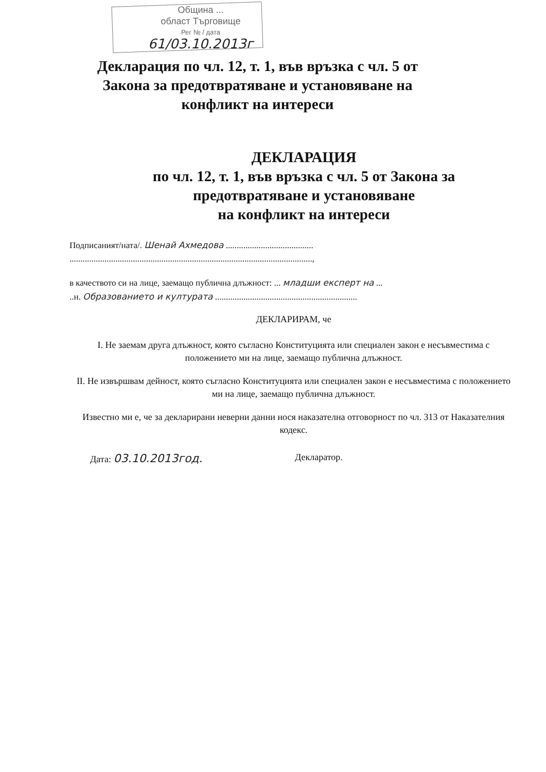Община ...
област Търговище
Рег № / дата
61/03.10.2013г
Декларация по чл. 12, т. 1, във връзка с чл. 5 от
Закона за предотвратяване и установяване на
конфликт на интереси
ДЕКЛАРАЦИЯ
по чл. 12, т. 1, във връзка с чл. 5 от Закона за
предотвратяване и установяване
на конфликт на интереси
Подписаният/ната/. Шенай Ахмедова ........................................
...............................................................................................................,
в качеството си на лице, заемащо публична длъжност: ... младши експерт на ...
..н. Образованието и културата .................................................................
ДЕКЛАРИРАМ, че
I. Не заемам друга длъжност, която съгласно Конституцията или специален закон е несъвместима с положението ми на лице, заемащо публична длъжност.
II. Не извършвам дейност, която съгласно Конституцията или специален закон е несъвместима с положението ми на лице, заемащо публична длъжност.
Известно ми е, че за декларирани неверни данни нося наказателна отговорност по чл. 313 от Наказателния кодекс.
Дата: 03.10.2013год.
Декларатор.